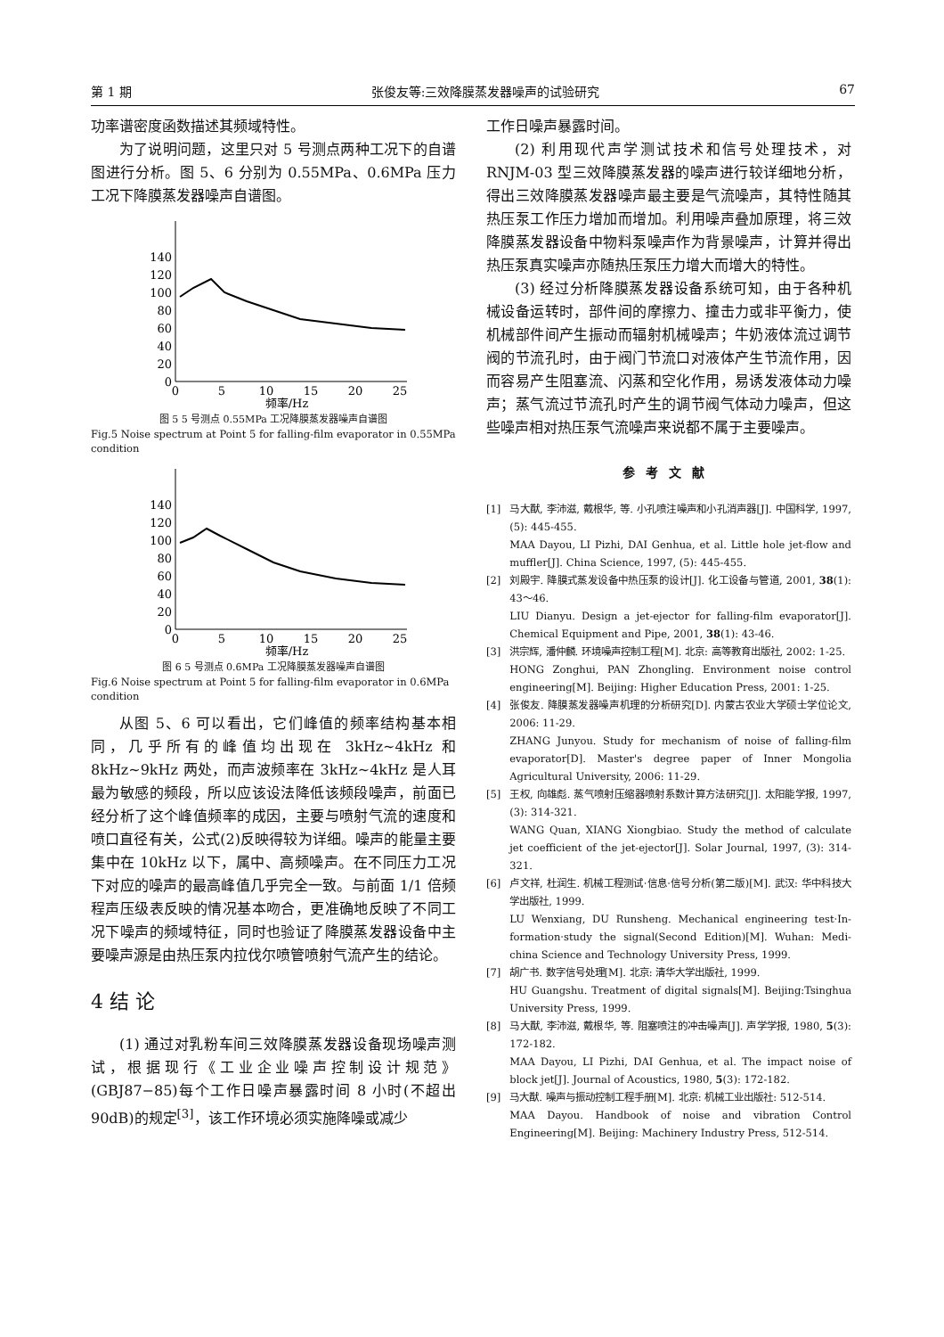第 1 期 张俊友等:三效降膜蒸发器噪声的试验研究 67
功率谱密度函数描述其频域特性。
为了说明问题，这里只对 5 号测点两种工况下的自谱图进行分析。图 5、6 分别为 0.55MPa、0.6MPa 压力工况下降膜蒸发器噪声自谱图。
140
120
100
80
60
40
20
0
0
5
10
15
20
25
频率/Hz
图 5 5 号测点 0.55MPa 工况降膜蒸发器噪声自谱图
Fig.5 Noise spectrum at Point 5 for falling-film evaporator in 0.55MPa condition
140
120
100
80
60
40
20
0
0
5
10
15
20
25
频率/Hz
图 6 5 号测点 0.6MPa 工况降膜蒸发器噪声自谱图
Fig.6 Noise spectrum at Point 5 for falling-film evaporator in 0.6MPa condition
从图 5、6 可以看出，它们峰值的频率结构基本相同，几乎所有的峰值均出现在 3kHz~4kHz 和 8kHz~9kHz 两处，而声波频率在 3kHz~4kHz 是人耳最为敏感的频段，所以应该设法降低该频段噪声，前面已经分析了这个峰值频率的成因，主要与喷射气流的速度和喷口直径有关，公式(2)反映得较为详细。噪声的能量主要集中在 10kHz 以下，属中、高频噪声。在不同压力工况下对应的噪声的最高峰值几乎完全一致。与前面 1/1 倍频程声压级表反映的情况基本吻合，更准确地反映了不同工况下噪声的频域特征，同时也验证了降膜蒸发器设备中主要噪声源是由热压泵内拉伐尔喷管喷射气流产生的结论。
4 结 论
(1) 通过对乳粉车间三效降膜蒸发器设备现场噪声测试，根据现行《工业企业噪声控制设计规范》(GBJ87−85)每个工作日噪声暴露时间 8 小时(不超出 90dB)的规定<sup>[3]</sup>，该工作环境必须实施降噪或减少
工作日噪声暴露时间。
(2) 利用现代声学测试技术和信号处理技术，对 RNJM-03 型三效降膜蒸发器的噪声进行较详细地分析，得出三效降膜蒸发器噪声最主要是气流噪声，其特性随其热压泵工作压力增加而增加。利用噪声叠加原理，将三效降膜蒸发器设备中物料泵噪声作为背景噪声，计算并得出热压泵真实噪声亦随热压泵压力增大而增大的特性。
(3) 经过分析降膜蒸发器设备系统可知，由于各种机械设备运转时，部件间的摩擦力、撞击力或非平衡力，使机械部件间产生振动而辐射机械噪声；牛奶液体流过调节阀的节流孔时，由于阀门节流口对液体产生节流作用，因而容易产生阻塞流、闪蒸和空化作用，易诱发液体动力噪声；蒸气流过节流孔时产生的调节阀气体动力噪声，但这些噪声相对热压泵气流噪声来说都不属于主要噪声。
参考文献
[1] 马大猷, 李沛滋, 戴根华, 等. 小孔喷注噪声和小孔消声器[J]. 中国科学, 1997, (5): 445-455.
MAA Dayou, LI Pizhi, DAI Genhua, et al. Little hole jet-flow and muffler[J]. China Science, 1997, (5): 445-455.
[2] 刘殿宇. 降膜式蒸发设备中热压泵的设计[J]. 化工设备与管道, 2001, 38(1): 43～46.
LIU Dianyu. Design a jet-ejector for falling-film evaporator[J]. Chemical Equipment and Pipe, 2001, 38(1): 43-46.
[3] 洪宗辉, 潘仲麟. 环境噪声控制工程[M]. 北京: 高等教育出版社, 2002: 1-25.
HONG Zonghui, PAN Zhongling. Environment noise control engineering[M]. Beijing: Higher Education Press, 2001: 1-25.
[4] 张俊友. 降膜蒸发器噪声机理的分析研究[D]. 内蒙古农业大学硕士学位论文, 2006: 11-29.
ZHANG Junyou. Study for mechanism of noise of falling-film evaporator[D]. Master's degree paper of Inner Mongolia Agricultural University, 2006: 11-29.
[5] 王权, 向雄彪. 蒸气喷射压缩器喷射系数计算方法研究[J]. 太阳能学报, 1997, (3): 314-321.
WANG Quan, XIANG Xiongbiao. Study the method of calculate jet coefficient of the jet-ejector[J]. Solar Journal, 1997, (3): 314-321.
[6] 卢文祥, 杜润生. 机械工程测试·信息·信号分析(第二版)[M]. 武汉: 华中科技大学出版社, 1999.
LU Wenxiang, DU Runsheng. Mechanical engineering test·In-formation·study the signal(Second Edition)[M]. Wuhan: Medi-china Science and Technology University Press, 1999.
[7] 胡广书. 数字信号处理[M]. 北京: 清华大学出版社, 1999.
HU Guangshu. Treatment of digital signals[M]. Beijing:Tsinghua University Press, 1999.
[8] 马大猷, 李沛滋, 戴根华, 等. 阻塞喷注的冲击噪声[J]. 声学学报, 1980, 5(3): 172-182.
MAA Dayou, LI Pizhi, DAI Genhua, et al. The impact noise of block jet[J]. Journal of Acoustics, 1980, 5(3): 172-182.
[9] 马大猷. 噪声与振动控制工程手册[M]. 北京: 机械工业出版社: 512-514.
MAA Dayou. Handbook of noise and vibration Control Engineering[M]. Beijing: Machinery Industry Press, 512-514.